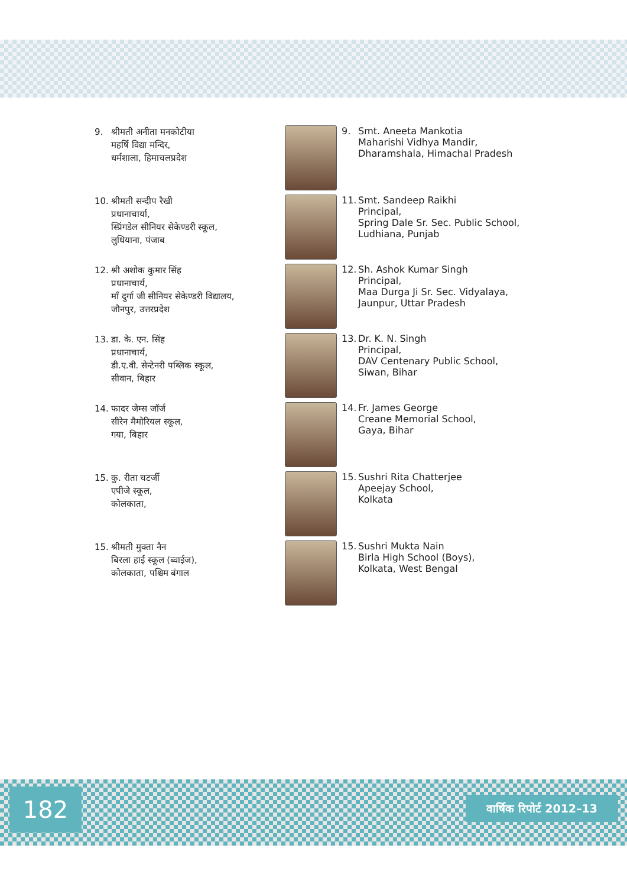9. श्रीमती अनीता मनकोटीया
महर्षि विद्या मन्दिर,
धर्मशाला, हिमाचलप्रदेश
9. Smt. Aneeta Mankotia
Maharishi Vidhya Mandir,
Dharamshala, Himachal Pradesh
10. श्रीमती सन्दीप रैखी
प्रधानाचार्या,
स्प्रिंगडेल सीनियर सेकेण्डरी स्कूल,
लुधियाना, पंजाब
11. Smt. Sandeep Raikhi
Principal,
Spring Dale Sr. Sec. Public School,
Ludhiana, Punjab
12. श्री अशोक कुमार सिंह
प्रधानाचार्य,
माँ दुर्गा जी सीनियर सेकेण्डरी विद्यालय,
जौनपुर, उत्तरप्रदेश
12. Sh. Ashok Kumar Singh
Principal,
Maa Durga Ji Sr. Sec. Vidyalaya,
Jaunpur, Uttar Pradesh
13. डा. के. एन. सिंह
प्रधानाचार्य,
डी.ए.वी. सेन्टेनरी पब्लिक स्कूल,
सीवान, बिहार
13. Dr. K. N. Singh
Principal,
DAV Centenary Public School,
Siwan, Bihar
14. फादर जेम्स जॉर्ज
सीरेन मैमोरियल स्कूल,
गया, बिहार
14. Fr. James George
Creane Memorial School,
Gaya, Bihar
15. कु. रीता चटर्जी
एपीजे स्कूल,
कोलकाता,
15. Sushri Rita Chatterjee
Apeejay School,
Kolkata
15. श्रीमती मुक्ता नैन
बिरला हाई स्कूल (ब्वाईज),
कोलकाता, पश्चिम बंगाल
15. Sushri Mukta Nain
Birla High School (Boys),
Kolkata, West Bengal
182
वार्षिक रिपोर्ट 2012–13